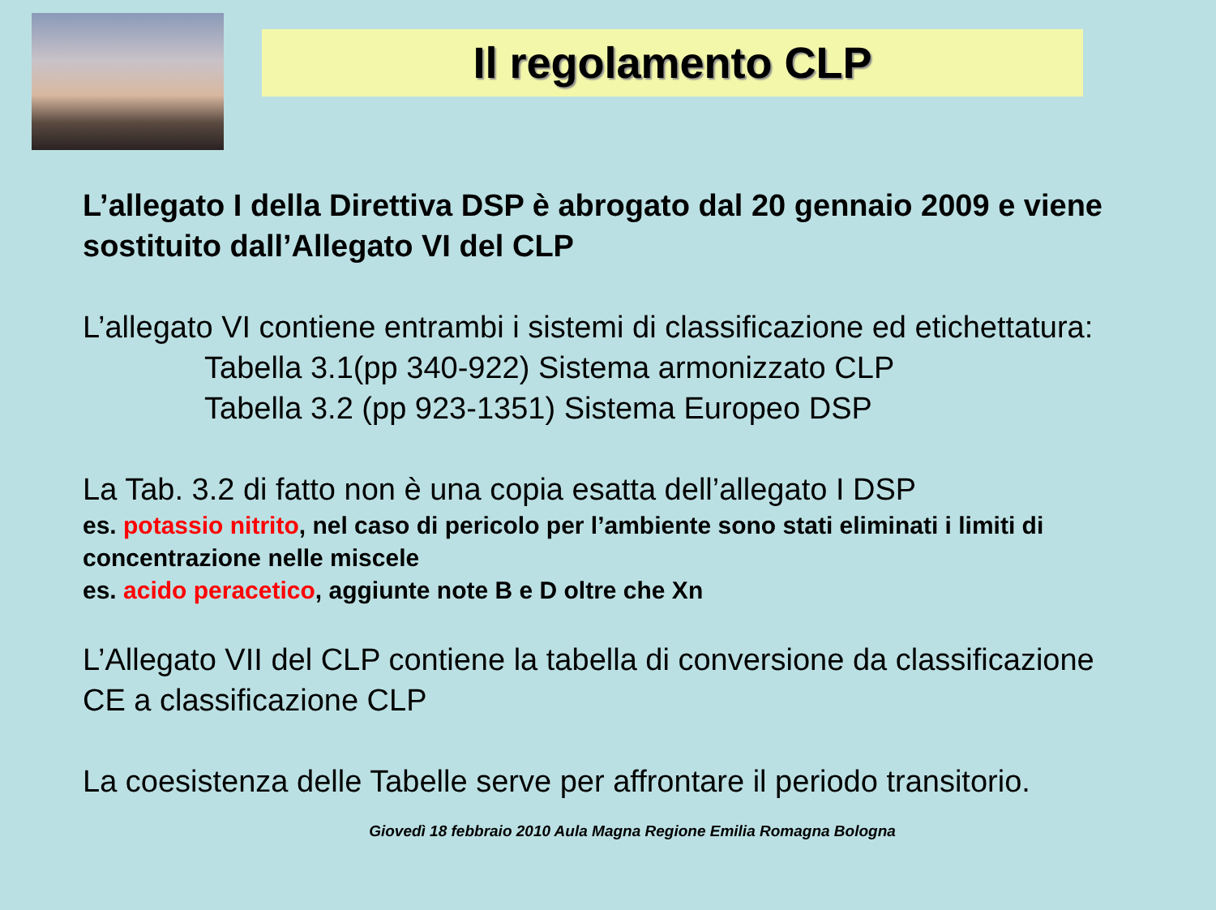Il regolamento CLP
L’allegato I della Direttiva DSP è abrogato dal 20 gennaio 2009 e viene sostituito dall’Allegato VI del CLP
L’allegato VI contiene entrambi i sistemi di classificazione ed etichettatura:
Tabella 3.1(pp 340-922) Sistema armonizzato CLP
Tabella 3.2 (pp 923-1351) Sistema Europeo DSP
La Tab. 3.2 di fatto non è una copia esatta dell’allegato I DSP
es. potassio nitrito, nel caso di pericolo per l’ambiente sono stati eliminati i limiti di concentrazione nelle miscele
es. acido peracetico, aggiunte note B e D oltre che Xn
L’Allegato VII del CLP contiene la tabella di conversione da classificazione CE a classificazione CLP
La coesistenza delle Tabelle serve per affrontare il periodo transitorio.
Giovedì 18 febbraio 2010 Aula Magna Regione Emilia Romagna Bologna